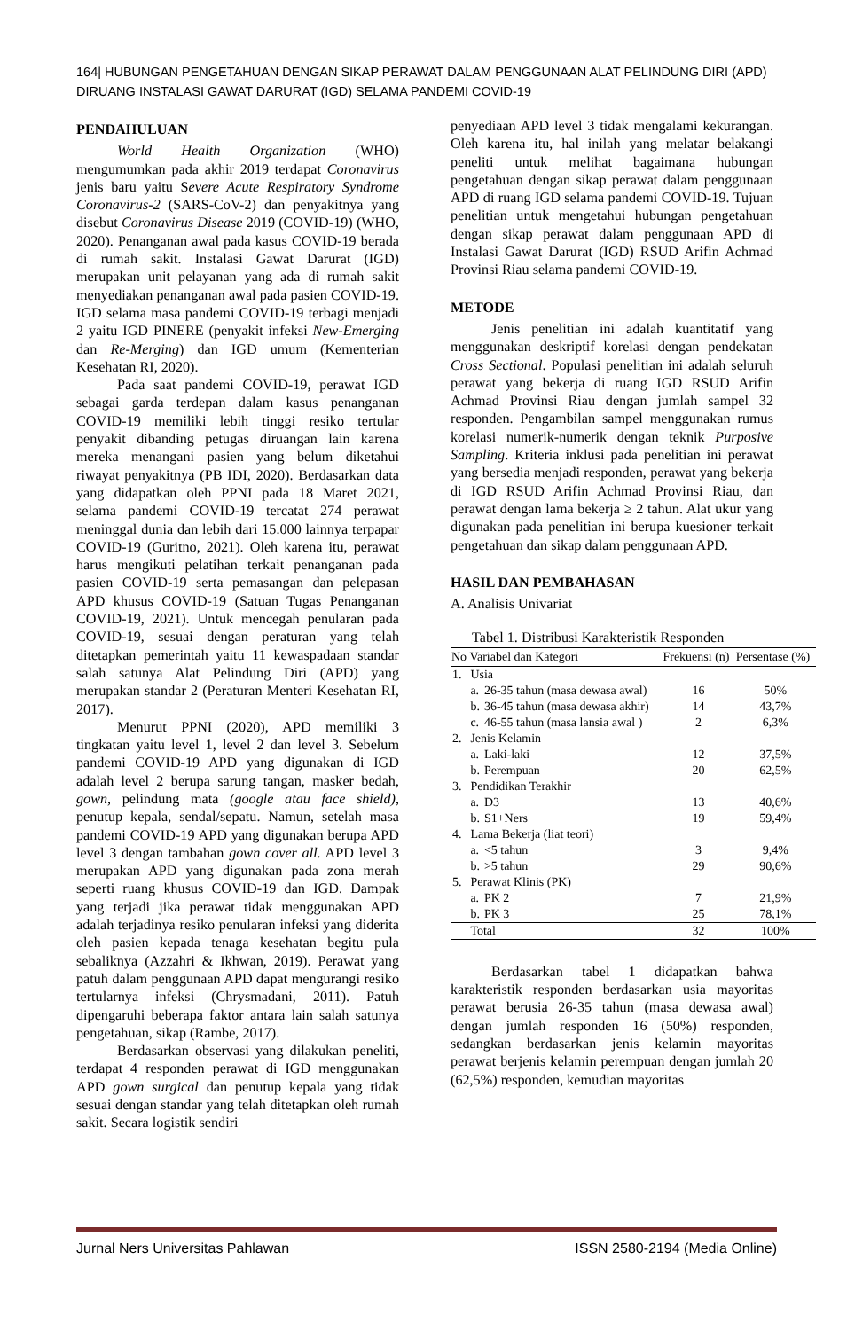164| HUBUNGAN PENGETAHUAN DENGAN SIKAP PERAWAT DALAM PENGGUNAAN ALAT PELINDUNG DIRI (APD) DIRUANG INSTALASI GAWAT DARURAT (IGD) SELAMA PANDEMI COVID-19
PENDAHULUAN
World Health Organization (WHO) mengumumkan pada akhir 2019 terdapat Coronavirus jenis baru yaitu Severe Acute Respiratory Syndrome Coronavirus-2 (SARS-CoV-2) dan penyakitnya yang disebut Coronavirus Disease 2019 (COVID-19) (WHO, 2020). Penanganan awal pada kasus COVID-19 berada di rumah sakit. Instalasi Gawat Darurat (IGD) merupakan unit pelayanan yang ada di rumah sakit menyediakan penanganan awal pada pasien COVID-19. IGD selama masa pandemi COVID-19 terbagi menjadi 2 yaitu IGD PINERE (penyakit infeksi New-Emerging dan Re-Merging) dan IGD umum (Kementerian Kesehatan RI, 2020).
Pada saat pandemi COVID-19, perawat IGD sebagai garda terdepan dalam kasus penanganan COVID-19 memiliki lebih tinggi resiko tertular penyakit dibanding petugas diruangan lain karena mereka menangani pasien yang belum diketahui riwayat penyakitnya (PB IDI, 2020). Berdasarkan data yang didapatkan oleh PPNI pada 18 Maret 2021, selama pandemi COVID-19 tercatat 274 perawat meninggal dunia dan lebih dari 15.000 lainnya terpapar COVID-19 (Guritno, 2021). Oleh karena itu, perawat harus mengikuti pelatihan terkait penanganan pada pasien COVID-19 serta pemasangan dan pelepasan APD khusus COVID-19 (Satuan Tugas Penanganan COVID-19, 2021). Untuk mencegah penularan pada COVID-19, sesuai dengan peraturan yang telah ditetapkan pemerintah yaitu 11 kewaspadaan standar salah satunya Alat Pelindung Diri (APD) yang merupakan standar 2 (Peraturan Menteri Kesehatan RI, 2017).
Menurut PPNI (2020), APD memiliki 3 tingkatan yaitu level 1, level 2 dan level 3. Sebelum pandemi COVID-19 APD yang digunakan di IGD adalah level 2 berupa sarung tangan, masker bedah, gown, pelindung mata (google atau face shield), penutup kepala, sendal/sepatu. Namun, setelah masa pandemi COVID-19 APD yang digunakan berupa APD level 3 dengan tambahan gown cover all. APD level 3 merupakan APD yang digunakan pada zona merah seperti ruang khusus COVID-19 dan IGD. Dampak yang terjadi jika perawat tidak menggunakan APD adalah terjadinya resiko penularan infeksi yang diderita oleh pasien kepada tenaga kesehatan begitu pula sebaliknya (Azzahri & Ikhwan, 2019). Perawat yang patuh dalam penggunaan APD dapat mengurangi resiko tertularnya infeksi (Chrysmadani, 2011). Patuh dipengaruhi beberapa faktor antara lain salah satunya pengetahuan, sikap (Rambe, 2017).
Berdasarkan observasi yang dilakukan peneliti, terdapat 4 responden perawat di IGD menggunakan APD gown surgical dan penutup kepala yang tidak sesuai dengan standar yang telah ditetapkan oleh rumah sakit. Secara logistik sendiri
penyediaan APD level 3 tidak mengalami kekurangan. Oleh karena itu, hal inilah yang melatar belakangi peneliti untuk melihat bagaimana hubungan pengetahuan dengan sikap perawat dalam penggunaan APD di ruang IGD selama pandemi COVID-19. Tujuan penelitian untuk mengetahui hubungan pengetahuan dengan sikap perawat dalam penggunaan APD di Instalasi Gawat Darurat (IGD) RSUD Arifin Achmad Provinsi Riau selama pandemi COVID-19.
METODE
Jenis penelitian ini adalah kuantitatif yang menggunakan deskriptif korelasi dengan pendekatan Cross Sectional. Populasi penelitian ini adalah seluruh perawat yang bekerja di ruang IGD RSUD Arifin Achmad Provinsi Riau dengan jumlah sampel 32 responden. Pengambilan sampel menggunakan rumus korelasi numerik-numerik dengan teknik Purposive Sampling. Kriteria inklusi pada penelitian ini perawat yang bersedia menjadi responden, perawat yang bekerja di IGD RSUD Arifin Achmad Provinsi Riau, dan perawat dengan lama bekerja ≥ 2 tahun. Alat ukur yang digunakan pada penelitian ini berupa kuesioner terkait pengetahuan dan sikap dalam penggunaan APD.
HASIL DAN PEMBAHASAN
A. Analisis Univariat
Tabel 1. Distribusi Karakteristik Responden
| No | Variabel dan Kategori | | Frekuensi (n) | Persentase (%) |
| --- | --- | --- | --- | --- |
| 1. | Usia | | | |
| | a. | 26-35 tahun (masa dewasa awal) | 16 | 50% |
| | b. | 36-45 tahun (masa dewasa akhir) | 14 | 43,7% |
| | c. | 46-55 tahun (masa lansia awal ) | 2 | 6,3% |
| 2. | Jenis Kelamin | | | |
| | a. | Laki-laki | 12 | 37,5% |
| | b. | Perempuan | 20 | 62,5% |
| 3. | Pendidikan Terakhir | | | |
| | a. | D3 | 13 | 40,6% |
| | b. | S1+Ners | 19 | 59,4% |
| 4. | Lama Bekerja (liat teori) | | | |
| | a. | <5 tahun | 3 | 9,4% |
| | b. | >5 tahun | 29 | 90,6% |
| 5. | Perawat Klinis (PK) | | | |
| | a. | PK 2 | 7 | 21,9% |
| | b. | PK 3 | 25 | 78,1% |
| | Total | | 32 | 100% |
Berdasarkan tabel 1 didapatkan bahwa karakteristik responden berdasarkan usia mayoritas perawat berusia 26-35 tahun (masa dewasa awal) dengan jumlah responden 16 (50%) responden, sedangkan berdasarkan jenis kelamin mayoritas perawat berjenis kelamin perempuan dengan jumlah 20 (62,5%) responden, kemudian mayoritas
Jurnal Ners Universitas Pahlawan ISSN 2580-2194 (Media Online)